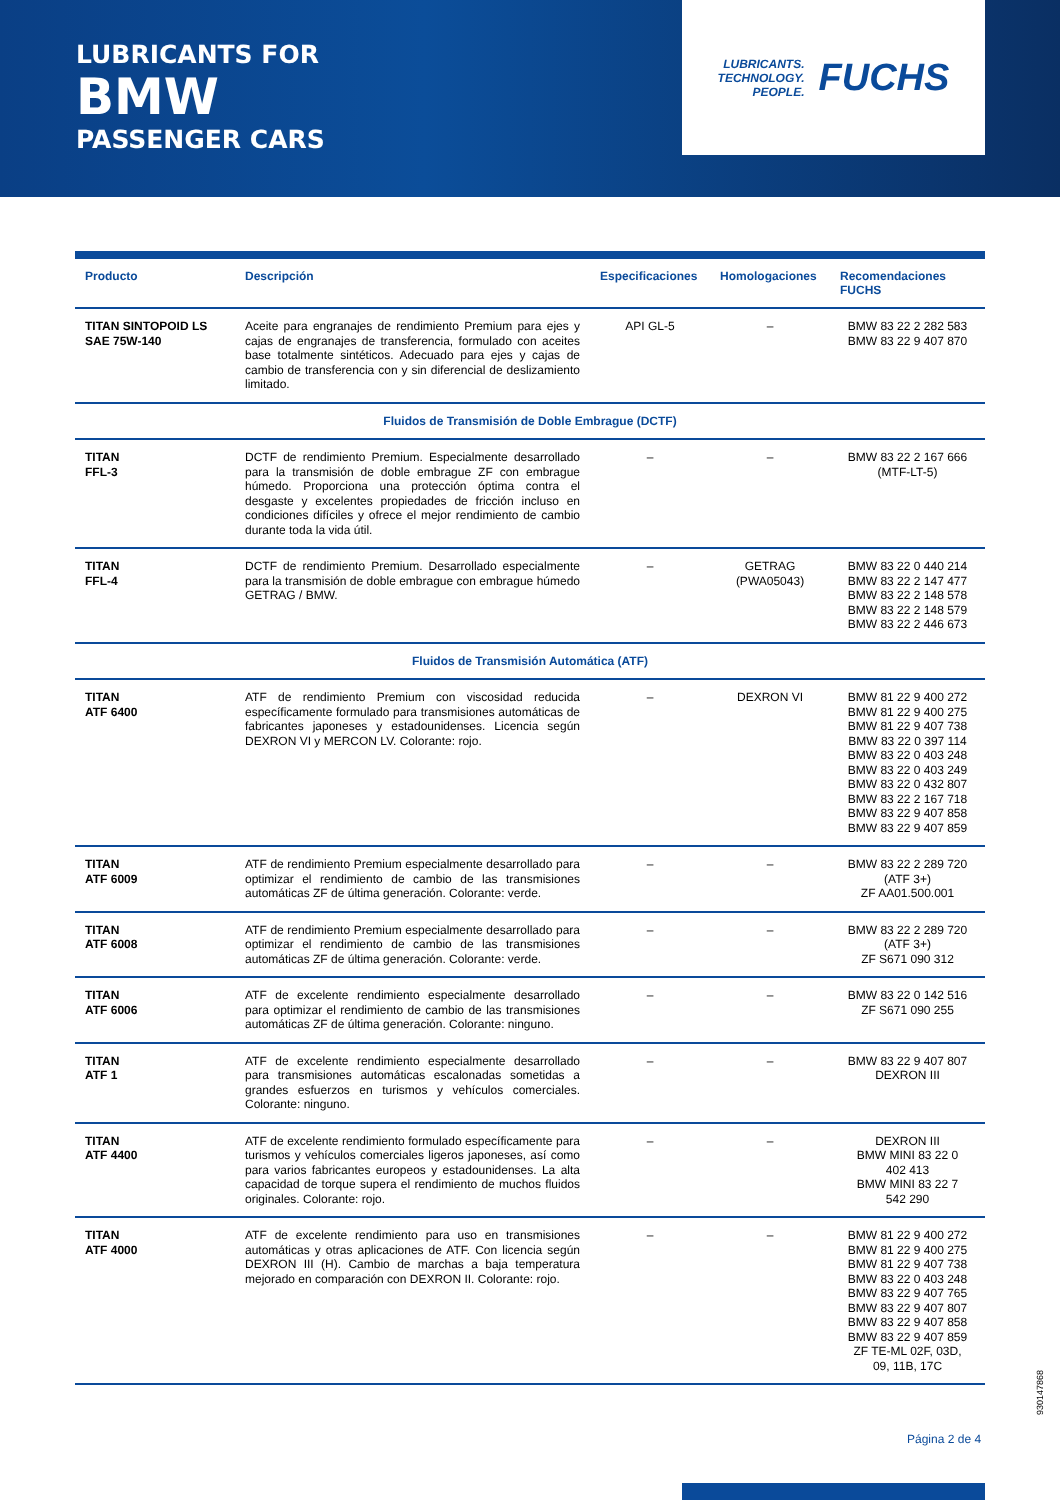LUBRICANTS FOR
BMW
PASSENGER CARS
LUBRICANTS.
TECHNOLOGY.
PEOPLE.
FUCHS
| Producto | Descripción | Especificaciones | Homologaciones | Recomendaciones FUCHS |
| --- | --- | --- | --- | --- |
| TITAN SINTOPOID LS SAE 75W-140 | Aceite para engranajes de rendimiento Premium para ejes y cajas de engranajes de transferencia, formulado con aceites base totalmente sintéticos. Adecuado para ejes y cajas de cambio de transferencia con y sin diferencial de deslizamiento limitado. | API GL-5 | – | BMW 83 22 2 282 583 BMW 83 22 9 407 870 |
| Fluidos de Transmisión de Doble Embrague (DCTF) | | | | |
| TITAN FFL-3 | DCTF de rendimiento Premium. Especialmente desarrollado para la transmisión de doble embrague ZF con embrague húmedo. Proporciona una protección óptima contra el desgaste y excelentes propiedades de fricción incluso en condiciones difíciles y ofrece el mejor rendimiento de cambio durante toda la vida útil. | – | – | BMW 83 22 2 167 666 (MTF-LT-5) |
| TITAN FFL-4 | DCTF de rendimiento Premium. Desarrollado especialmente para la transmisión de doble embrague con embrague húmedo GETRAG / BMW. | – | GETRAG (PWA05043) | BMW 83 22 0 440 214 BMW 83 22 2 147 477 BMW 83 22 2 148 578 BMW 83 22 2 148 579 BMW 83 22 2 446 673 |
| Fluidos de Transmisión Automática (ATF) | | | | |
| TITAN ATF 6400 | ATF de rendimiento Premium con viscosidad reducida específicamente formulado para transmisiones automáticas de fabricantes japoneses y estadounidenses. Licencia según DEXRON VI y MERCON LV. Colorante: rojo. | – | DEXRON VI | BMW 81 22 9 400 272 BMW 81 22 9 400 275 BMW 81 22 9 407 738 BMW 83 22 0 397 114 BMW 83 22 0 403 248 BMW 83 22 0 403 249 BMW 83 22 0 432 807 BMW 83 22 2 167 718 BMW 83 22 9 407 858 BMW 83 22 9 407 859 |
| TITAN ATF 6009 | ATF de rendimiento Premium especialmente desarrollado para optimizar el rendimiento de cambio de las transmisiones automáticas ZF de última generación. Colorante: verde. | – | – | BMW 83 22 2 289 720 (ATF 3+) ZF AA01.500.001 |
| TITAN ATF 6008 | ATF de rendimiento Premium especialmente desarrollado para optimizar el rendimiento de cambio de las transmisiones automáticas ZF de última generación. Colorante: verde. | – | – | BMW 83 22 2 289 720 (ATF 3+) ZF S671 090 312 |
| TITAN ATF 6006 | ATF de excelente rendimiento especialmente desarrollado para optimizar el rendimiento de cambio de las transmisiones automáticas ZF de última generación. Colorante: ninguno. | – | – | BMW 83 22 0 142 516 ZF S671 090 255 |
| TITAN ATF 1 | ATF de excelente rendimiento especialmente desarrollado para transmisiones automáticas escalonadas sometidas a grandes esfuerzos en turismos y vehículos comerciales. Colorante: ninguno. | – | – | BMW 83 22 9 407 807 DEXRON III |
| TITAN ATF 4400 | ATF de excelente rendimiento formulado específicamente para turismos y vehículos comerciales ligeros japoneses, así como para varios fabricantes europeos y estadounidenses. La alta capacidad de torque supera el rendimiento de muchos fluidos originales. Colorante: rojo. | – | – | DEXRON III BMW MINI 83 22 0 402 413 BMW MINI 83 22 7 542 290 |
| TITAN ATF 4000 | ATF de excelente rendimiento para uso en transmisiones automáticas y otras aplicaciones de ATF. Con licencia según DEXRON III (H). Cambio de marchas a baja temperatura mejorado en comparación con DEXRON II. Colorante: rojo. | – | – | BMW 81 22 9 400 272 BMW 81 22 9 400 275 BMW 81 22 9 407 738 BMW 83 22 0 403 248 BMW 83 22 9 407 765 BMW 83 22 9 407 807 BMW 83 22 9 407 858 BMW 83 22 9 407 859 ZF TE-ML 02F, 03D, 09, 11B, 17C |
930147868
Página 2 de 4